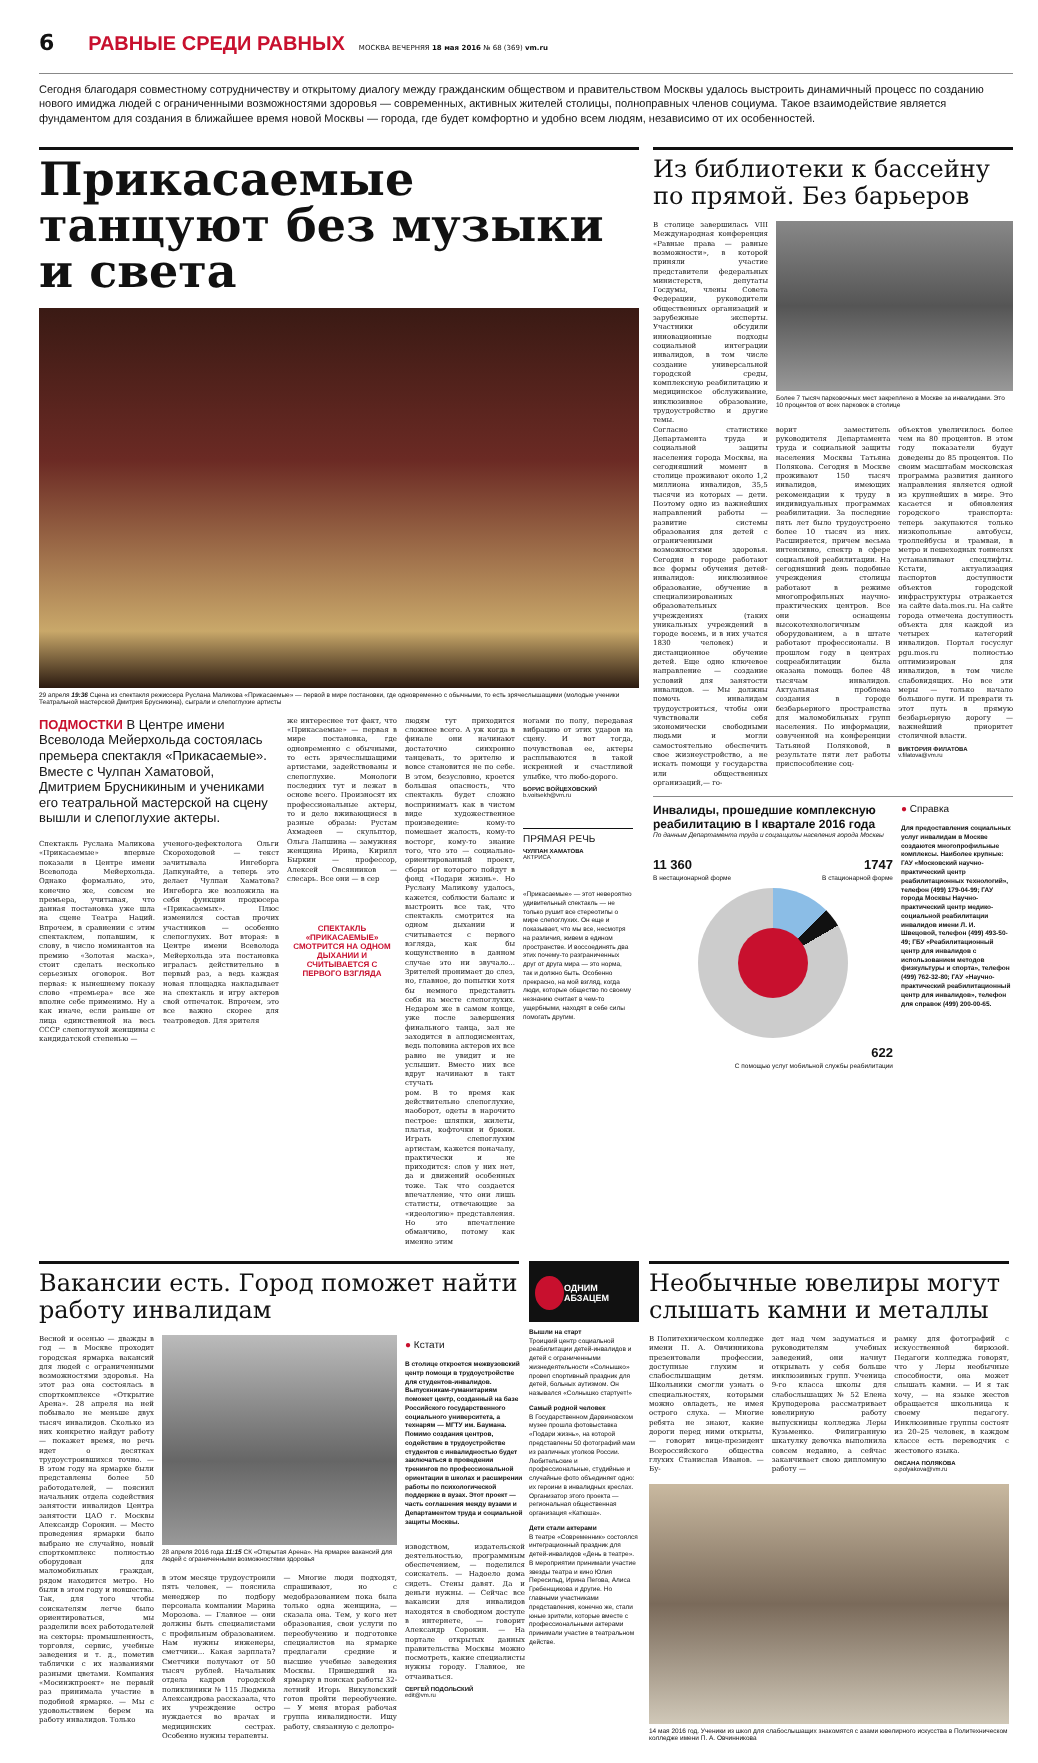6 РАВНЫЕ СРЕДИ РАВНЫХ МОСКВА ВЕЧЕРНЯЯ 18 мая 2016 № 68 (369) vm.ru
Сегодня благодаря совместному сотрудничеству и открытому диалогу между гражданским обществом и правительством Москвы удалось выстроить динамичный процесс по созданию нового имиджа людей с ограниченными возможностями здоровья — современных, активных жителей столицы, полноправных членов социума. Такое взаимодействие является фундаментом для создания в ближайшее время новой Москвы — города, где будет комфортно и удобно всем людям, независимо от их особенностей.
Прикасаемые танцуют без музыки и света
29 апреля 19:36 Сцена из спектакля режиссера Руслана Маликова «Прикасаемые» — первой в мире постановки, где одновременно с обычными, то есть зрячеслышащими (молодые ученики Театральной мастерской Дмитрия Брусникина), сыграли и слепоглухие артисты
ПОДМОСТКИ В Центре имени Всеволода Мейерхольда состоялась премьера спектакля «Прикасаемые». Вместе с Чулпан Хаматовой, Дмитрием Брусникиным и учениками его театральной мастерской на сцену вышли и слепоглухие актеры.
Спектакль Руслана Маликова «Прикасаемые» впервые показали в Центре имени Всеволода Мейерхольда. Однако формально, это, конечно же, совсем не премьера, учитывая, что данная постановка уже шла на сцене Театра Наций. Впрочем, в сравнении с этим спектаклем, попавшим, к слову, в число номинантов на премию «Золотая маска», стоит сделать несколько серьезных оговорок. Вот первая: к нынешнему показу слово «премьера» все же вполне себе применимо. Ну а как иначе, если раньше от лица единственной на весь СССР слепоглухой женщины с кандидатской степенью —
ученого-дефектолога Ольги Скороходовой — текст зачитывала Ингеборга Дапкунайте, а теперь это делает Чулпан Хаматова? Ингеборга же возложила на себя функции продюсера «Прикасаемых». Плюс изменился состав прочих участников — особенно слепоглухих. Вот вторая: в Центре имени Всеволода Мейерхольда эта постановка играласъ действительно в первый раз, а ведь каждая новая площадка накладывает на спектакль и игру актеров свой отпечаток. Впрочем, это все важно скорее для театроведов. Для зрителя
же интереснее тот факт, что «Прикасаемые» — первая в мире постановка, где одновременно с обычными, то есть зрячеслышащими артистами, задействованы и слепоглухие. Монологи последних тут и лежат в основе всего. Произносят их профессиональные актеры, то и дело вживающиеся в разные образы: Рустам Ахмадеев — скульптор, Ольга Лапшина — замужняя женщина Ирина, Кирилл Быркин — профессор, Алексей Овсянников — слесарь. Все они — в сер
СПЕКТАКЛЬ «ПРИКАСАЕМЫЕ» СМОТРИТСЯ НА ОДНОМ ДЫХАНИИ И СЧИТЫВАЕТСЯ С ПЕРВОГО ВЗГЛЯДА
людям тут приходится сложнее всего. А уж когда в финале они начинают достаточно синхронно танцевать, то зрителю и вовсе становится не по себе. В этом, безусловно, кроется большая опасность, что спектакль будет сложно восприниматъ как в чистом виде художественное произведение: кому-то помешает жалость, кому-то восторг, кому-то знание того, что это — социально-ориентированный проект, сборы от которого пойдут в фонд «Подари жизнь». Но Руслану Маликову удалось, кажется, соблюсти баланс и выстроить все так, что спектакль смотрится на одном дыхании и считывается с первого взгляда, как бы кощунственно в данном случае это ни звучало... Зрителей пронимает до слез, но, главное, до попытки хотя бы немного представить себя на месте слепоглухих. Недаром же в самом конце, уже после завершения финального танца, зал не заходится в аплодисментах, ведь половина актеров их все равно не увидит и не услышит. Вместо них все вдруг начинают в такт стучать
ром. В то время как действительно слепоглухие, наоборот, одеты в нарочито пестрое: шляпки, жилеты, платья, кофточки и брюки. Играть слепоглухим артистам, кажется поначалу, практически и не приходится: слов у них нет, да и движений особенных тоже. Так что создается впечатление, что они лишь статисты, отвечающие за «идеологию» представления. Но это впечатление обманчиво, потому как именно этим
ногами по полу, передавая вибрацию от этих ударов на сцену. И вот тогда, почувствовав ее, актеры расплываются в такой искренней и счастливой улыбке, что любо-дорого.
БОРИС ВОЙЦЕХОВСКИЙ
b.voitsekh@vm.ru
ПРЯМАЯ РЕЧЬ
ЧУЛПАН ХАМАТОВА
АКТРИСА
«Прикасаемые» — этот невероятно удивительный спектакль — не только рушит все стереотипы о мире слепоглухих. Он еще и показывает, что мы все, несмотря на различия, живем в едином пространстве. И воссоединять два этих почему-то разграниченных друг от друга мира — это норма, так и должно быть. Особенно прекрасно, на мой взгляд, когда люди, которые общество по своему незнанию считает в чем-то ущербными, находят в себе силы помогать другим.
Из библиотеки к бассейну по прямой. Без барьеров
В столице завершилась VIII Международная конференция «Равные права — равные возможности», в которой приняли участие представители федеральных министерств, депутаты Госдумы, члены Совета Федерации, руководители общественных организаций и зарубежные эксперты. Участники обсудили инновационные подходы социальной интеграции инвалидов, в том числе создание универсальной городской среды, комплексную реабилитацию и медицинское обслуживание, инклюзивное образование, трудоустройство и другие темы.
Более 7 тысяч парковочных мест закреплено в Москве за инвалидами. Это 10 процентов от всех парковок в столице
Согласно статистике Департамента труда и социальной защиты населения города Москвы, на сегодняшний момент в столице проживают около 1,2 миллиона инвалидов, 35,5 тысячи из которых — дети. Поэтому одно из важнейших направлений работы — развитие системы образования для детей с ограниченными возможностями здоровья. Сегодня в городе работают все формы обучения детей-инвалидов: инклюзивное образование, обучение в специализированных образовательных учреждениях (таких уникальных учреждений в городе восемь, и в них учатся 1830 человек) и дистанционное обучение детей. Еще одно ключевое направление — создание условий для занятости инвалидов. — Мы должны помочь инвалидам трудоустроиться, чтобы они чувствовали себя экономически свободными людьми и могли самостоятельно обеспечить свое жизнеустройство, а не искать помощи у государства или общественных организаций,— го-
ворит заместитель руководителя Департамента труда и социальной защиты населения Москвы Татьяна Полякова. Сегодня в Москве проживают 150 тысяч инвалидов, имеющих рекомендации к труду в индивидуальных программах реабилитации. За последние пять лет было трудоустроено более 10 тысяч из них. Расширяется, причем весьма интенсивно, спектр в сфере социальной реабилитации. На сегодняшний день подобные учреждения столицы работают в режиме многопрофильных научно-практических центров. Все они оснащены высокотехнологичным оборудованием, а в штате работают профессионалы. В прошлом году в центрах соцреабилитации была оказана помощь более 48 тысячам инвалидов. Актуальная проблема создания в городе безбарьерного пространства для маломобильных групп населения. По информации, озвученной на конференции Татьяной Поляковой, в результате пяти лет работы приспособление соц-
объектов увеличилось более чем на 80 процентов. В этом году показатели будут доведены до 85 процентов. По своим масштабам московская программа развития данного направления является одной из крупнейших в мире. Это касается и обновления городского транспорта: теперь закупаются только низкопольные автобусы, троллейбусы и трамваи, в метро и пешеходных тоннелях устанавливают спецлифты. Кстати, актуализация паспортов доступности объектов городской инфраструктуры отражается на сайте data.mos.ru. На сайте города отмечена доступность объекта для каждой из четырех категорий инвалидов. Портал госуслуг pgu.mos.ru полностью оптимизирован для инвалидов, в том числе слабовидящих. Но все эти меры — только начало большого пути. И преврати ть этот путь в прямую безбарьерную дорогу — важнейший приоритет столичной власти.
ВИКТОРИЯ ФИЛАТОВА
v.filatova@vm.ru
Инвалиды, прошедшие комплексную реабилитацию в I квартале 2016 года
По данным Департамента труда и соцзащиты населения города Москвы
11 360
В нестационарной форме
1747
В стационарной форме
622
С помощью услуг мобильной службы реабилитации
● Справка
Для предоставления социальных услуг инвалидам в Москве создаются многопрофильные комплексы. Наиболее крупные: ГАУ «Московский научно-практический центр реабилитационных технологий», телефон (499) 179-04-99; ГАУ города Москвы Научно-практический центр медико-социальной реабилитации инвалидов имени Л. И. Швецовой, телефон (499) 493-50-49; ГБУ «Реабилитационный центр для инвалидов с использованием методов физкультуры и спорта», телефон (499) 762-32-80; ГАУ «Научно-практический реабилитационный центр для инвалидов», телефон для справок (499) 200-00-65.
Вакансии есть. Город поможет найти работу инвалидам
Весной и осенью — дважды в год — в Москве проходит городская ярмарка вакансий для людей с ограниченными возможностями здоровья. На этот раз она состоялась в спорткомплексе «Открытие Арена». 28 апреля на ней побывало не меньше двух тысяч инвалидов. Сколько из них конкретно найдут работу — покажет время, но речь идет о десятках трудоустроившихся точно. — В этом году на ярмарке были представлены более 50 работодателей, — пояснил начальник отдела содействия занятости инвалидов Центра занятости ЦАО г. Москвы Александр Сорокин. — Место проведения ярмарки было выбрано не случайно, новый спорткомплекс полностью оборудован для маломобильных граждан, рядом находится метро. Но были в этом году и новшества. Так, для того чтобы соискателям легче было ориентироваться, мы разделили всех работодателей на секторы: промышленность, торговля, сервис, учебные заведения и т. д., пометив таблички с их названиями разными цветами. Компания «Мосинжпроект» не первый раз принимала участие в подобной ярмарке. — Мы с удовольствием берем на работу инвалидов. Только
28 апреля 2016 года 11:15 СК «Открытая Арена». На ярмарке вакансий для людей с ограниченными возможностями здоровья
в этом месяце трудоустроили пять человек, — пояснила менеджер по подбору персонала компании Марина Морозова. — Главное — они должны быть специалистами с профильным образованием. Нам нужны инженеры, сметчики... Какая зарплата? Сметчики получают от 50 тысяч рублей. Начальник отдела кадров городской поликлиники № 115 Людмила Александрова рассказала, что их учреждение остро нуждается во врачах и медицинских сестрах. Особенно нужны терапевты.
— Многие люди подходят, спрашивают, но с медобразованием пока была только одна женщина, — сказала она. Тем, у кого нет образования, свои услуги по переобучению и подготовке специалистов на ярмарке предлагали средние и высшие учебные заведения Москвы. Пришедший на ярмарку в поисках работы 32-летний Игорь Викуловский готов пройти переобучение. — У меня вторая рабочая группа инвалидности. Ищу работу, связанную с делопро-
● Кстати
В столице откроется межвузовский центр помощи в трудоустройстве для студентов-инвалидов. Выпускникам-гуманитариям поможет центр, созданный на базе Российского государственного социального университета, а технарям — МГТУ им. Баумана. Помимо создания центров, содействие в трудоустройстве студентов с инвалидностью будет заключаться в проведении тренингов по профессиональной ориентации в школах и расширении работы по психологической поддержке в вузах. Этот проект — часть соглашения между вузами и Департаментом труда и социальной защиты Москвы.
изводством, издательской деятельностью, программным обеспечением, — поделился соискатель. — Надоело дома сидеть. Стены давят. Да и деньги нужны. — Сейчас все вакансии для инвалидов находятся в свободном доступе в интернете, — говорит Александр Сорокин. — На портале открытых данных правительства Москвы можно посмотреть, какие специалисты нужны городу. Главное, не отчаиваться.
СЕРГЕЙ ПОДОЛЬСКИЙ
edit@vm.ru
ОДНИМ АБЗАЦЕМ
Вышли на старт
Троицкий центр социальной реабилитации детей-инвалидов и детей с ограниченными жизнедеятельности «Солнышко» провел спортивный праздник для детей, больных аутизмом. Он назывался «Солнышко стартует!»
Самый родной человек
В Государственном Дарвиновском музее прошла фотовыставка «Подари жизнь», на которой представлены 50 фотографий мам из различных уголков России. Любительские и профессиональные, студийные и случайные фото объединяет одно: их героини в инвалидных креслах. Организатор этого проекта — региональная общественная организация «Катюша».
Дети стали актерами
В театре «Современник» состоялся интеграционный праздник для детей-инвалидов «День в театре». В мероприятии принимали участие звезды театра и кино Юлия Пересильд, Ирина Пегова, Алиса Гребенщикова и другие. Но главными участниками представления, конечно же, стали юные зрители, которые вместе с профессиональными актерами принимали участие в театральном действе.
Необычные ювелиры могут слышать камни и металлы
В Политехническом колледже имени П. А. Овчинникова презентовали профессии, доступные глухим и слабослышащим детям. Школьники смогли узнать о специальностях, которыми можно овладеть, не имея острого слуха. — Многие ребята не знают, какие дороги перед ними открыты, — говорит вице-президент Всероссийского общества глухих Станислав Иванов. — Бу-
дет над чем задуматься и руководителям учебных заведений, они начнут открывать у себя больше инклюзивных групп. Ученица 9-го класса школы для слабослышащих № 52 Елена Круподерова рассматривает ювелирную работу выпускницы колледжа Леры Кузьменко. Филигранную шкатулку девочка выполнила совсем недавно, а сейчас заканчивает свою дипломную работу —
рамку для фотографий с искусственной бирюзой. Педагоги колледжа говорят, что у Леры необычные способности, она может слышать камни. — И я так хочу, — на языке жестов обращается школьница к своему педагогу. Инклюзивные группы состоят из 20–25 человек, в каждом классе есть переводчик с жестового языка.
ОКСАНА ПОЛЯКОВА
o.polyakova@vm.ru
14 мая 2016 год. Ученики из школ для слабослышащих знакомятся с азами ювелирного искусства в Политехническом колледже имени П. А. Овчинникова